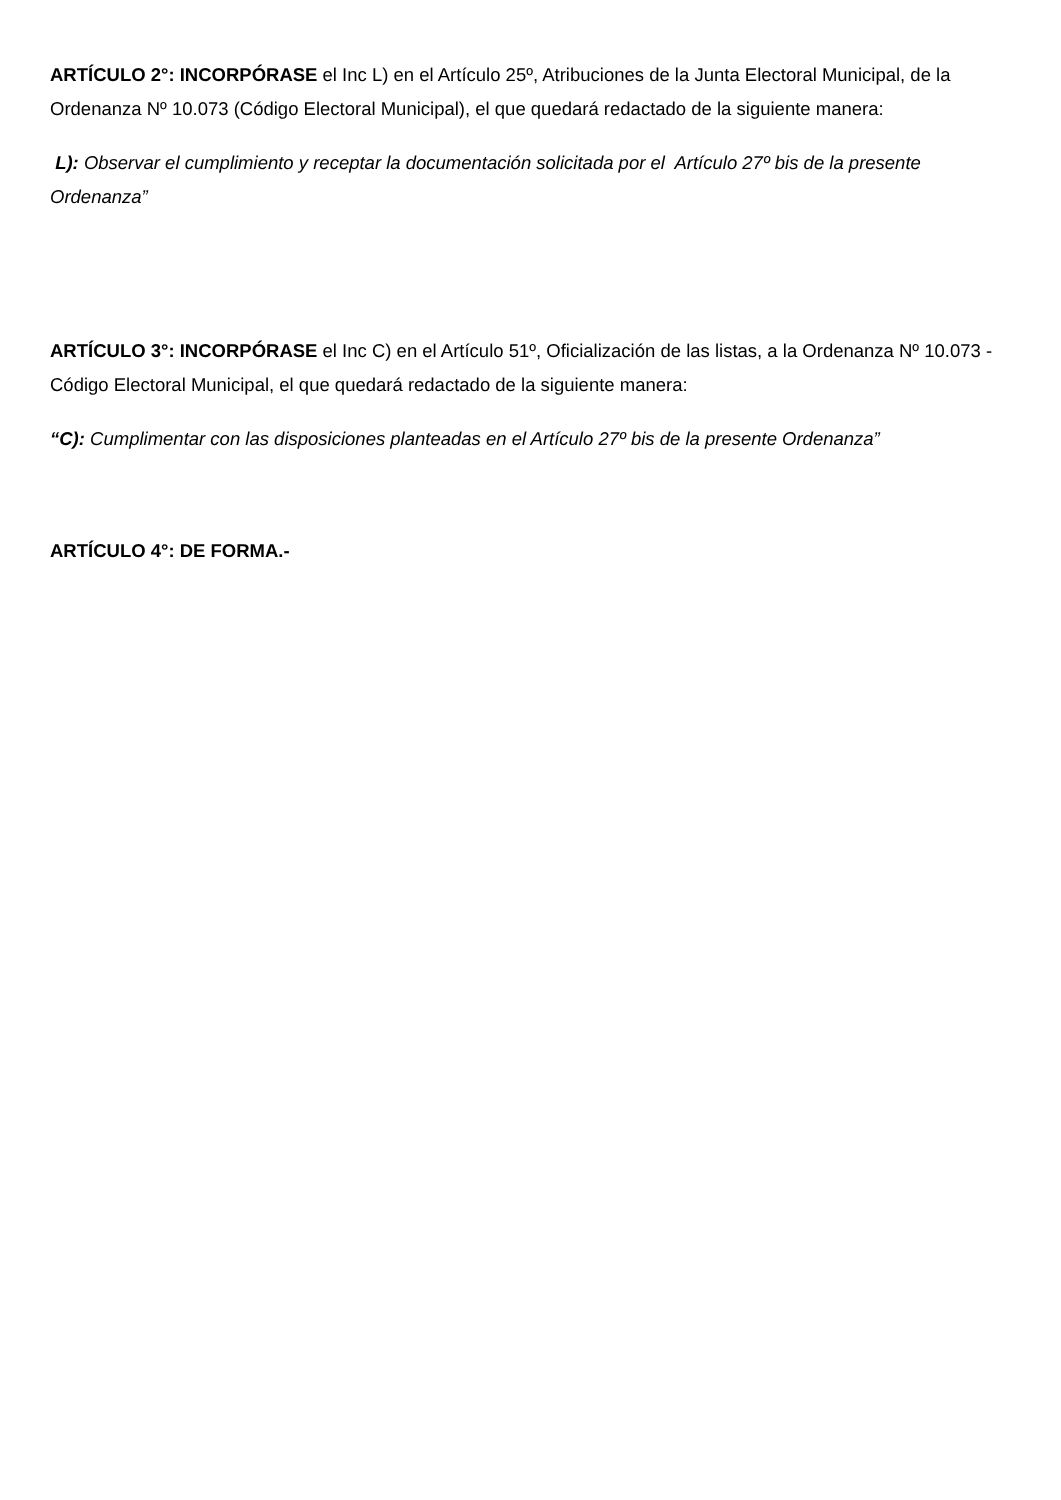ARTÍCULO 2°: INCORPÓRASE el Inc L) en el Artículo 25º, Atribuciones de la Junta Electoral Municipal, de la Ordenanza Nº 10.073 (Código Electoral Municipal), el que quedará redactado de la siguiente manera:
L): Observar el cumplimiento y receptar la documentación solicitada por el Artículo 27º bis de la presente Ordenanza”
ARTÍCULO 3°: INCORPÓRASE el Inc C) en el Artículo 51º, Oficialización de las listas, a la Ordenanza Nº 10.073 - Código Electoral Municipal, el que quedará redactado de la siguiente manera:
“C): Cumplimentar con las disposiciones planteadas en el Artículo 27º bis de la presente Ordenanza”
ARTÍCULO 4°: DE FORMA.-